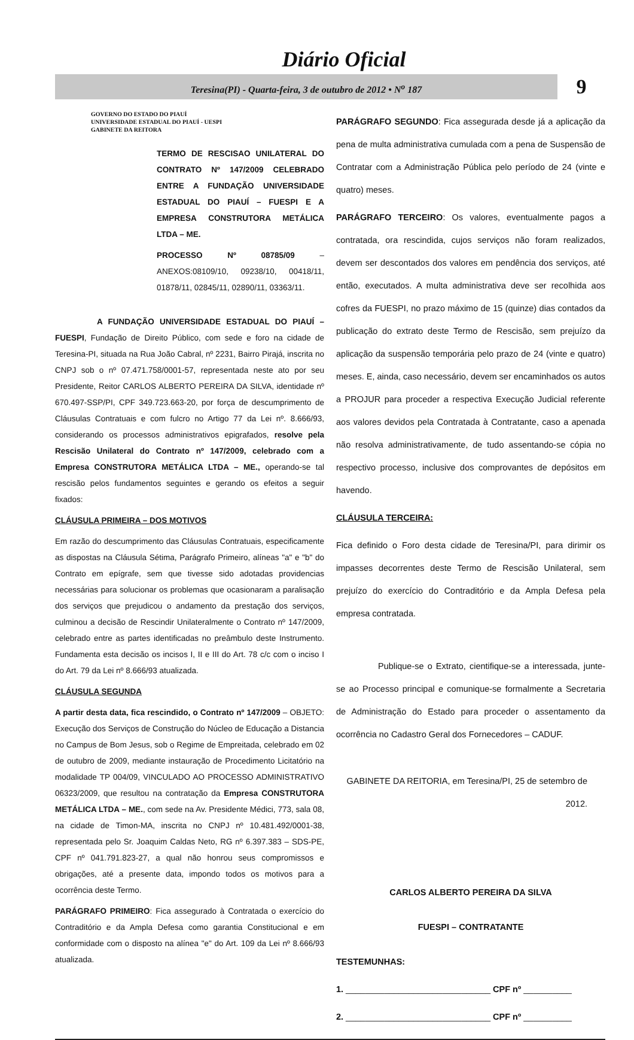Diário Oficial
Teresina(PI) - Quarta-feira, 3 de outubro de 2012 • N<sup>o</sup> 187
9
GOVERNO DO ESTADO DO PIAUÍ
UNIVERSIDADE ESTADUAL DO PIAUÍ - UESPI
GABINETE DA REITORA
TERMO DE RESCISAO UNILATERAL DO CONTRATO Nº 147/2009 CELEBRADO ENTRE A FUNDAÇÃO UNIVERSIDADE ESTADUAL DO PIAUÍ – FUESPI E A EMPRESA CONSTRUTORA METÁLICA LTDA – ME.
PROCESSO Nº 08785/09 – ANEXOS:08109/10, 09238/10, 00418/11, 01878/11, 02845/11, 02890/11, 03363/11.
A FUNDAÇÃO UNIVERSIDADE ESTADUAL DO PIAUÍ – FUESPI, Fundação de Direito Público, com sede e foro na cidade de Teresina-PI, situada na Rua João Cabral, nº 2231, Bairro Pirajá, inscrita no CNPJ sob o nº 07.471.758/0001-57, representada neste ato por seu Presidente, Reitor CARLOS ALBERTO PEREIRA DA SILVA, identidade nº 670.497-SSP/PI, CPF 349.723.663-20, por força de descumprimento de Cláusulas Contratuais e com fulcro no Artigo 77 da Lei nº. 8.666/93, considerando os processos administrativos epigrafados, resolve pela Rescisão Unilateral do Contrato nº 147/2009, celebrado com a Empresa CONSTRUTORA METÁLICA LTDA – ME., operando-se tal rescisão pelos fundamentos seguintes e gerando os efeitos a seguir fixados:
CLÁUSULA PRIMEIRA – DOS MOTIVOS
Em razão do descumprimento das Cláusulas Contratuais, especificamente as dispostas na Cláusula Sétima, Parágrafo Primeiro, alíneas "a" e "b" do Contrato em epígrafe, sem que tivesse sido adotadas providencias necessárias para solucionar os problemas que ocasionaram a paralisação dos serviços que prejudicou o andamento da prestação dos serviços, culminou a decisão de Rescindir Unilateralmente o Contrato nº 147/2009, celebrado entre as partes identificadas no preâmbulo deste Instrumento. Fundamenta esta decisão os incisos I, II e III do Art. 78 c/c com o inciso I do Art. 79 da Lei nº 8.666/93 atualizada.
CLÁUSULA SEGUNDA
A partir desta data, fica rescindido, o Contrato nº 147/2009 – OBJETO: Execução dos Serviços de Construção do Núcleo de Educação a Distancia no Campus de Bom Jesus, sob o Regime de Empreitada, celebrado em 02 de outubro de 2009, mediante instauração de Procedimento Licitatório na modalidade TP 004/09, VINCULADO AO PROCESSO ADMINISTRATIVO 06323/2009, que resultou na contratação da Empresa CONSTRUTORA METÁLICA LTDA – ME., com sede na Av. Presidente Médici, 773, sala 08, na cidade de Timon-MA, inscrita no CNPJ nº 10.481.492/0001-38, representada pelo Sr. Joaquim Caldas Neto, RG nº 6.397.383 – SDS-PE, CPF nº 041.791.823-27, a qual não honrou seus compromissos e obrigações, até a presente data, impondo todos os motivos para a ocorrência deste Termo.
PARÁGRAFO PRIMEIRO: Fica assegurado à Contratada o exercício do Contraditório e da Ampla Defesa como garantia Constitucional e em conformidade com o disposto na alínea "e" do Art. 109 da Lei nº 8.666/93 atualizada.
PARÁGRAFO SEGUNDO: Fica assegurada desde já a aplicação da pena de multa administrativa cumulada com a pena de Suspensão de Contratar com a Administração Pública pelo período de 24 (vinte e quatro) meses.
PARÁGRAFO TERCEIRO: Os valores, eventualmente pagos a contratada, ora rescindida, cujos serviços não foram realizados, devem ser descontados dos valores em pendência dos serviços, até então, executados. A multa administrativa deve ser recolhida aos cofres da FUESPI, no prazo máximo de 15 (quinze) dias contados da publicação do extrato deste Termo de Rescisão, sem prejuízo da aplicação da suspensão temporária pelo prazo de 24 (vinte e quatro) meses. E, ainda, caso necessário, devem ser encaminhados os autos a PROJUR para proceder a respectiva Execução Judicial referente aos valores devidos pela Contratada à Contratante, caso a apenada não resolva administrativamente, de tudo assentando-se cópia no respectivo processo, inclusive dos comprovantes de depósitos em havendo.
CLÁUSULA TERCEIRA:
Fica definido o Foro desta cidade de Teresina/PI, para dirimir os impasses decorrentes deste Termo de Rescisão Unilateral, sem prejuízo do exercício do Contraditório e da Ampla Defesa pela empresa contratada.
Publique-se o Extrato, cientifique-se a interessada, junte-se ao Processo principal e comunique-se formalmente a Secretaria de Administração do Estado para proceder o assentamento da ocorrência no Cadastro Geral dos Fornecedores – CADUF.
GABINETE DA REITORIA, em Teresina/PI, 25 de setembro de 2012.
CARLOS ALBERTO PEREIRA DA SILVA
FUESPI – CONTRATANTE
TESTEMUNHAS:
1. ______________________________ CPF nº __________
2. ______________________________ CPF nº __________